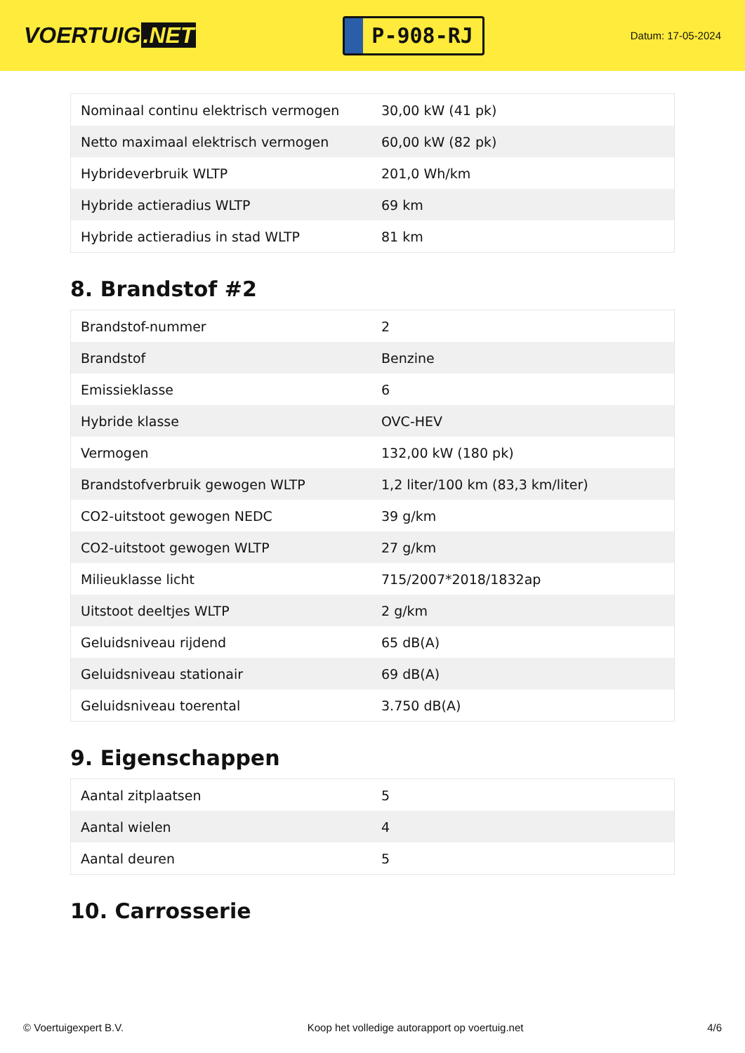VOERTUIG.NET
P-908-RJ
Datum: 17-05-2024
| Nominaal continu elektrisch vermogen | 30,00 kW (41 pk) |
| Netto maximaal elektrisch vermogen | 60,00 kW (82 pk) |
| Hybrideverbruik WLTP | 201,0 Wh/km |
| Hybride actieradius WLTP | 69 km |
| Hybride actieradius in stad WLTP | 81 km |
8. Brandstof #2
| Brandstof-nummer | 2 |
| Brandstof | Benzine |
| Emissieklasse | 6 |
| Hybride klasse | OVC-HEV |
| Vermogen | 132,00 kW (180 pk) |
| Brandstofverbruik gewogen WLTP | 1,2 liter/100 km (83,3 km/liter) |
| CO2-uitstoot gewogen NEDC | 39 g/km |
| CO2-uitstoot gewogen WLTP | 27 g/km |
| Milieuklasse licht | 715/2007*2018/1832ap |
| Uitstoot deeltjes WLTP | 2 g/km |
| Geluidsniveau rijdend | 65 dB(A) |
| Geluidsniveau stationair | 69 dB(A) |
| Geluidsniveau toerental | 3.750 dB(A) |
9. Eigenschappen
| Aantal zitplaatsen | 5 |
| Aantal wielen | 4 |
| Aantal deuren | 5 |
10. Carrosserie
© Voertuigexpert B.V. Koop het volledige autorapport op voertuig.net 4/6